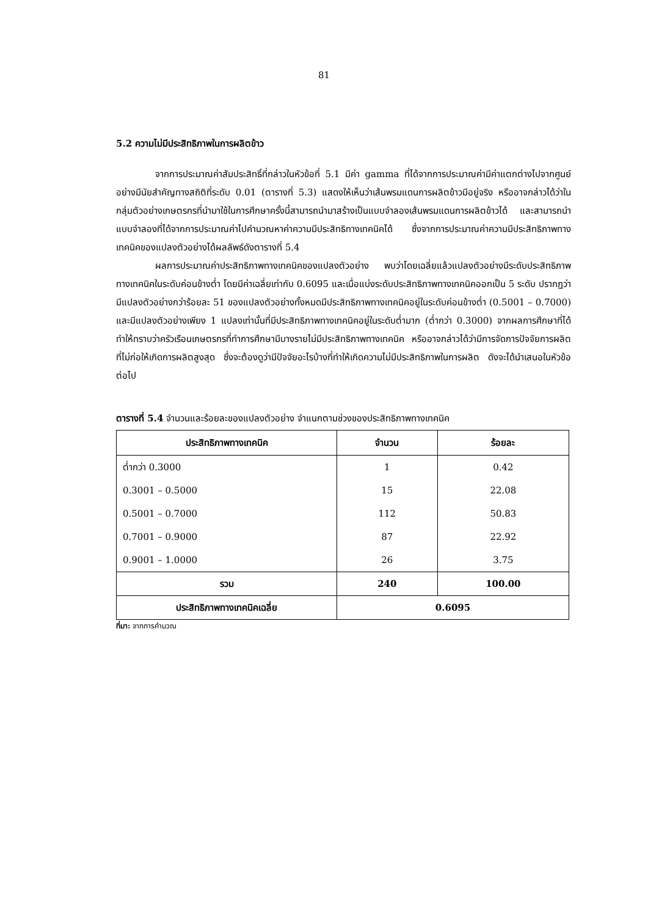81
5.2 ความไม่มีประสิทธิภาพในการผลิตข้าว
จากการประมาณค่าสัมประสิทธิ์ที่กล่าวในหัวข้อที่ 5.1 มีค่า gamma ที่ได้จากการประมาณค่ามีค่าแตกต่างไปจากศูนย์อย่างมีนัยสำคัญทางสถิติที่ระดับ 0.01 (ตารางที่ 5.3) แสดงให้เห็นว่าเส้นพรมแดนการผลิตข้าวมีอยู่จริง หรืออาจกล่าวได้ว่าในกลุ่มตัวอย่างเกษตรกรที่นำมาใช้ในการศึกษาครั้งนี้สามารถนำมาสร้างเป็นแบบจำลองเส้นพรมแดนการผลิตข้าวได้ และสามารถนำแบบจำลองที่ได้จากการประมาณค่าไปคำนวณหาค่าความมีประสิทธิทางเทคนิคได้ ซึ่งจากการประมาณค่าความมีประสิทธิภาพทางเทคนิคของแปลงตัวอย่างได้ผลลัพธ์ดังตารางที่ 5.4
ผลการประมาณค่าประสิทธิภาพทางเทคนิคของแปลงตัวอย่าง พบว่าโดยเฉลี่ยแล้วแปลงตัวอย่างมีระดับประสิทธิภาพทางเทคนิคในระดับค่อนข้างต่ำ โดยมีค่าเฉลี่ยเท่ากับ 0.6095 และเมื่อแบ่งระดับประสิทธิภาพทางเทคนิคออกเป็น 5 ระดับ ปรากฏว่ามีแปลงตัวอย่างกว่าร้อยละ 51 ของแปลงตัวอย่างทั้งหมดมีประสิทธิภาพทางเทคนิคอยู่ในระดับค่อนข้างต่ำ (0.5001 – 0.7000) และมีแปลงตัวอย่างเพียง 1 แปลงเท่านั้นที่มีประสิทธิภาพทางเทคนิคอยู่ในระดับต่ำมาก (ต่ำกว่า 0.3000) จากผลการศึกษาที่ได้ทำให้ทราบว่าครัวเรือนเกษตรกรที่ทำการศึกษามีบางรายไม่มีประสิทธิภาพทางเทคนิค หรืออาจกล่าวได้ว่ามีการจัดการปัจจัยการผลิตที่ไม่ก่อให้เกิดการผลิตสูงสุด ซึ่งจะต้องดูว่ามีปัจจัยอะไรบ้างที่ทำให้เกิดความไม่มีประสิทธิภาพในการผลิต ดังจะได้นำเสนอในหัวข้อต่อไป
ตารางที่ 5.4 จำนวนและร้อยละของแปลงตัวอย่าง จำแนกตามช่วงของประสิทธิภาพทางเทคนิค
| ประสิทธิภาพทางเทคนิค | จำนวน | ร้อยละ |
| --- | --- | --- |
| ต่ำกว่า 0.3000 | 1 | 0.42 |
| 0.3001 – 0.5000 | 15 | 22.08 |
| 0.5001 – 0.7000 | 112 | 50.83 |
| 0.7001 – 0.9000 | 87 | 22.92 |
| 0.9001 – 1.0000 | 26 | 3.75 |
| รวม | 240 | 100.00 |
| ประสิทธิภาพทางเทคนิคเฉลี่ย | 0.6095 | |
ที่มา: จากการคำนวณ